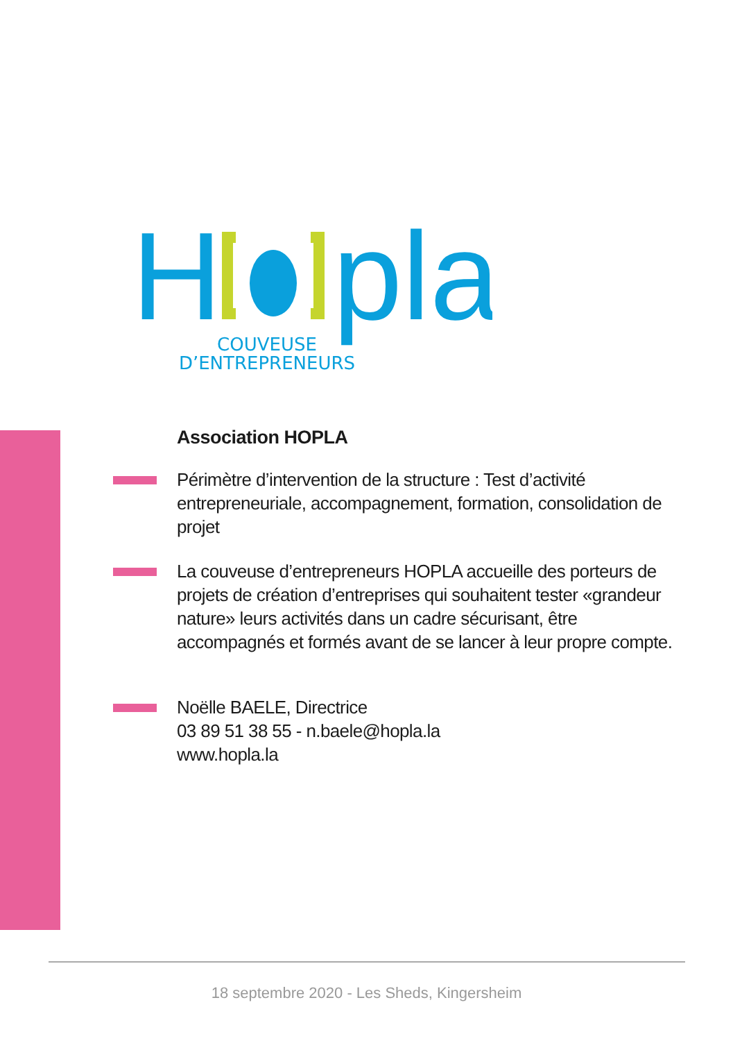H
pla
COUVEUSE
D’ENTREPRENEURS
Association HOPLA
Périmètre d’intervention de la structure : Test d’activité entrepreneuriale, accompagnement, formation, consolidation de projet
La couveuse d’entrepreneurs HOPLA accueille des porteurs de projets de création d’entreprises qui souhaitent tester «grandeur nature» leurs activités dans un cadre sécurisant, être accompagnés et formés avant de se lancer à leur propre compte.
Noëlle BAELE, Directrice
03 89 51 38 55 - n.baele@hopla.la
www.hopla.la
18 septembre 2020 - Les Sheds, Kingersheim